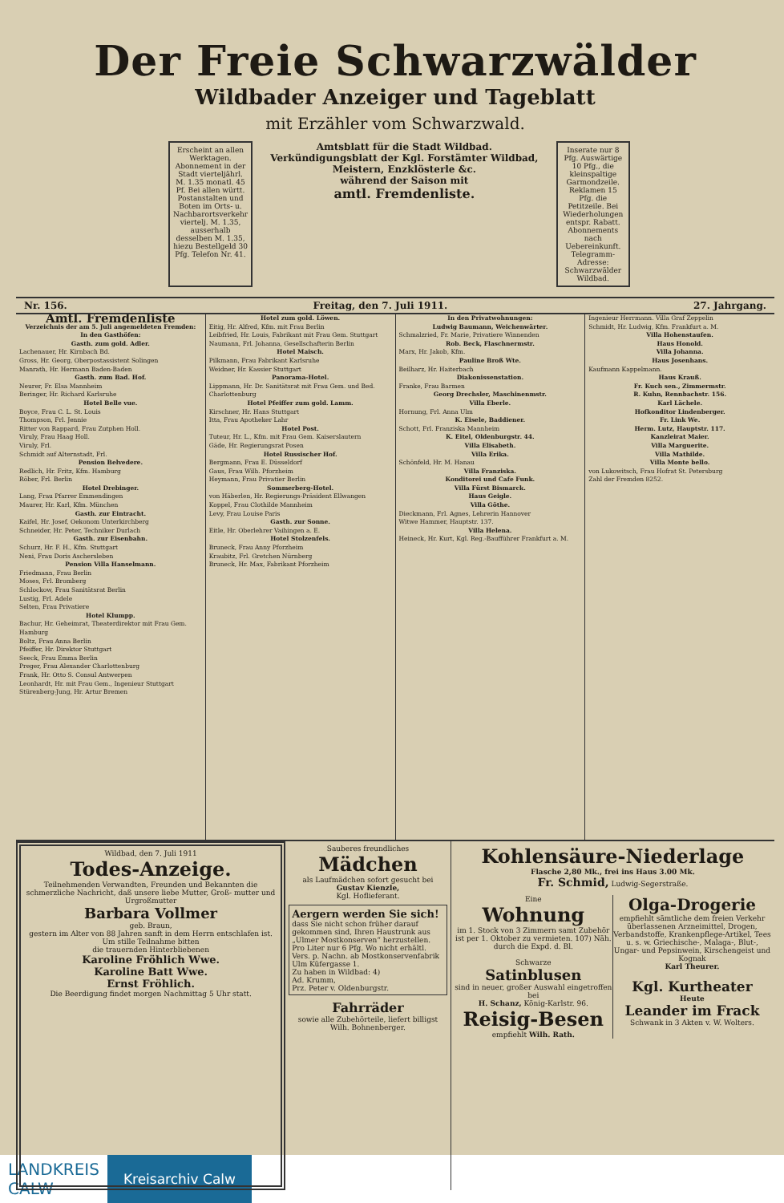Der Freie Schwarzwälder
Wildbader Anzeiger und Tageblatt
mit Erzähler vom Schwarzwald.
Erscheint an allen Werktagen. Abonnement in der Stadt vierteljährl. M. 1.35 monatl. 45 Pf. Bei allen württ. Postanstalten und Boten im Orts- u. Nachbarortsverkehr viertelj. M. 1.35, ausserhalb desselben M. 1.35, hiezu Bestellgeld 30 Pfg. Telefon Nr. 41.
Amtsblatt für die Stadt Wildbad.
Verkündigungsblatt der Kgl. Forstämter Wildbad, Meistern, Enzklösterle &c.
während der Saison mit
amtl. Fremdenliste.
Inserate nur 8 Pfg. Auswärtige 10 Pfg., die kleinspaltige Garmondzeile. Reklamen 15 Pfg. die Petitzeile. Bei Wiederholungen entspr. Rabatt. Abonnements nach Uebereinkunft. Telegramm-Adresse: Schwarzwälder Wildbad.
Nr. 156. Freitag, den 7. Juli 1911. 27. Jahrgang.
Amtl. Fremdenliste
Verzeichnis der am 5. Juli angemeldeten Fremden:
In den Gasthöfen:
Gasth. zum gold. Adler.
Lachenauer, Hr. Kirnbach Bd.
Gross, Hr. Georg, Oberpostassistent Solingen
Manrath, Hr. Hermann Baden-Baden
Gasth. zum Bad. Hof.
Neurer, Fr. Elsa Mannheim
Beringer, Hr. Richard Karlsruhe
Hotel Belle vue.
Boyce, Frau C. L. St. Louis
Thompson, Frl. Jennie
Ritter von Rappard, Frau Zutphen Holl.
Viruly, Frau Haag Holl.
Viruly, Frl.
Schmidt auf Alternstadt, Frl.
Pension Belvedere.
Redlich, Hr. Fritz, Kfm. Hamburg
Röber, Frl. Berlin
Hotel Drebinger.
Lang, Frau Pfarrer Emmendingen
Maurer, Hr. Karl, Kfm. München
Gasth. zur Eintracht.
Kaifel, Hr. Josef, Oekonom Unterkirchberg
Schneider, Hr. Peter, Techniker Durlach
Gasth. zur Eisenbahn.
Schurz, Hr. F. H., Kfm. Stuttgart
Neni, Frau Doris Aschersleben
Pension Villa Hanselmann.
Friedmann, Frau Berlin
Moses, Frl. Bromberg
Schlockow, Frau Sanitätsrat Berlin
Lustig, Frl. Adele
Selten, Frau Privatiere
Hotel Klumpp.
Bachur, Hr. Geheimrat, Theaterdirektor mit Frau Gem. Hamburg
Boltz, Frau Anna Berlin
Pfeiffer, Hr. Direktor Stuttgart
Seeck, Frau Emma Berlin
Preger, Frau Alexander Charlottenburg
Frank, Hr. Otto S. Consul Antwerpen
Leonhardt, Hr. mit Frau Gem., Ingenieur Stuttgart
Stürenberg-Jung, Hr. Artur Bremen
Hotel zum gold. Löwen.
Eitig, Hr. Alfred, Kfm. mit Frau Berlin
Leibfried, Hr. Louis, Fabrikant mit Frau Gem. Stuttgart
Naumann, Frl. Johanna, Gesellschafterin Berlin
Hotel Maisch.
Pilkmann, Frau Fabrikant Karlsruhe
Weidner, Hr. Kassier Stuttgart
Panorama-Hotel.
Lippmann, Hr. Dr. Sanitätsrat mit Frau Gem. und Bed. Charlottenburg
Hotel Pfeiffer zum gold. Lamm.
Kirschner, Hr. Hans Stuttgart
Itta, Frau Apotheker Lahr
Hotel Post.
Tuteur, Hr. L., Kfm. mit Frau Gem. Kaiserslautern
Gäde, Hr. Regierungsrat Posen
Hotel Russischer Hof.
Bergmann, Frau E. Düsseldorf
Gaus, Frau Wilh. Pforzheim
Heymann, Frau Privatier Berlin
Sommerberg-Hotel.
von Häberlen, Hr. Regierungs-Präsident Ellwangen
Koppel, Frau Clothilde Mannheim
Levy, Frau Louise Paris
Gasth. zur Sonne.
Eitle, Hr. Oberlehrer Vaihingen a. E.
Hotel Stolzenfels.
Bruneck, Frau Anny Pforzheim
Kraubitz, Frl. Gretchen Nürnberg
Bruneck, Hr. Max, Fabrikant Pforzheim
In den Privatwohnungen:
Ludwig Baumann, Weichenwärter.
Schmalzried, Fr. Marie, Privatiere Winnenden
Rob. Beck, Flaschnermstr.
Marx, Hr. Jakob, Kfm.
Pauline Broß Wte.
Beilharz, Hr. Haiterbach
Diakonissenstation.
Franke, Frau Barmen
Georg Drechsler, Maschinenmstr.
Villa Eberle.
Hornung, Frl. Anna Ulm
K. Eisele, Baddiener.
Schott, Frl. Franziska Mannheim
K. Eitel, Oldenburgstr. 44.
Villa Elisabeth.
Villa Erika.
Schönfeld, Hr. M. Hanau
Villa Franziska.
Konditorei und Cafe Funk.
Villa Fürst Bismarck.
Haus Geigle.
Villa Göthe.
Dieckmann, Frl. Agnes, Lehrerin Hannover
Witwe Hammer, Hauptstr. 137.
Villa Helena.
Heineck, Hr. Kurt, Kgl. Reg.-Baufführer Frankfurt a. M.
Ingenieur Herrmann. Villa Graf Zeppelin
Schmidt, Hr. Ludwig, Kfm. Frankfurt a. M.
Villa Hohenstaufen.
Haus Honold.
Villa Johanna.
Haus Josenhans.
Kaufmann Kappelmann.
Haus Krauß.
Fr. Kuch sen., Zimmermstr.
R. Kuhn, Rennbachstr. 156.
Karl Lächele.
Hofkonditor Lindenberger.
Fr. Link We.
Herm. Lutz, Hauptstr. 117.
Kanzleirat Maier.
Villa Marguerite.
Villa Mathilde.
Villa Monte bello.
von Lukowitsch, Frau Hofrat St. Petersburg
Zahl der Fremden 8252.
Wildbad, den 7. Juli 1911
Todes-Anzeige.
Teilnehmenden Verwandten, Freunden und Bekannten die schmerzliche Nachricht, daß unsere liebe Mutter, Groß- mutter und Urgroßmutter
Barbara Vollmer
geb. Braun,
gestern im Alter von 88 Jahren sanft in dem Herrn entschlafen ist.
Um stille Teilnahme bitten
die trauernden Hinterbliebenen
Karoline Fröhlich Wwe.
Karoline Batt Wwe.
Ernst Fröhlich.
Die Beerdigung findet morgen Nachmittag 5 Uhr statt.
Sauberes freundliches
Mädchen
als Laufmädchen sofort gesucht bei
Gustav Kienzle,
Kgl. Hoflieferant.
Aergern werden Sie sich!
dass Sie nicht schon früher darauf gekommen sind, Ihren Haustrunk aus „Ulmer Mostkonserven“ herzustellen. Pro Liter nur 6 Pfg. Wo nicht erhältl. Vers. p. Nachn. ab Mostkonservenfabrik Ulm Küfergasse 1.
Zu haben in Wildbad: 4)
Ad. Krumm,
Prz. Peter v. Oldenburgstr.
Fahrräder
sowie alle Zubehörteile, liefert billigst Wilh. Bohnenberger.
Kohlensäure-Niederlage
Flasche 2,80 Mk., frei ins Haus 3.00 Mk.
Fr. Schmid, Ludwig-Segerstraße.
Eine
Wohnung
im 1. Stock von 3 Zimmern samt Zubehör ist per 1. Oktober zu vermieten. 107) Näh. durch die Expd. d. Bl.
Schwarze
Satinblusen
sind in neuer, großer Auswahl eingetroffen bei
H. Schanz, König-Karlstr. 96.
Reisig-Besen
empfiehlt Wilh. Rath.
Olga-Drogerie
empfiehlt sämtliche dem freien Verkehr überlassenen Arzneimittel, Drogen, Verbandstoffe, Krankenpflege-Artikel, Tees u. s. w. Griechische-, Malaga-, Blut-, Ungar- und Pepsinwein, Kirschengeist und Kognak
Karl Theurer.
Kgl. Kurtheater
Heute
Leander im Frack
Schwank in 3 Akten v. W. Wolters.
LANDKREIS
CALW Kreisarchiv Calw